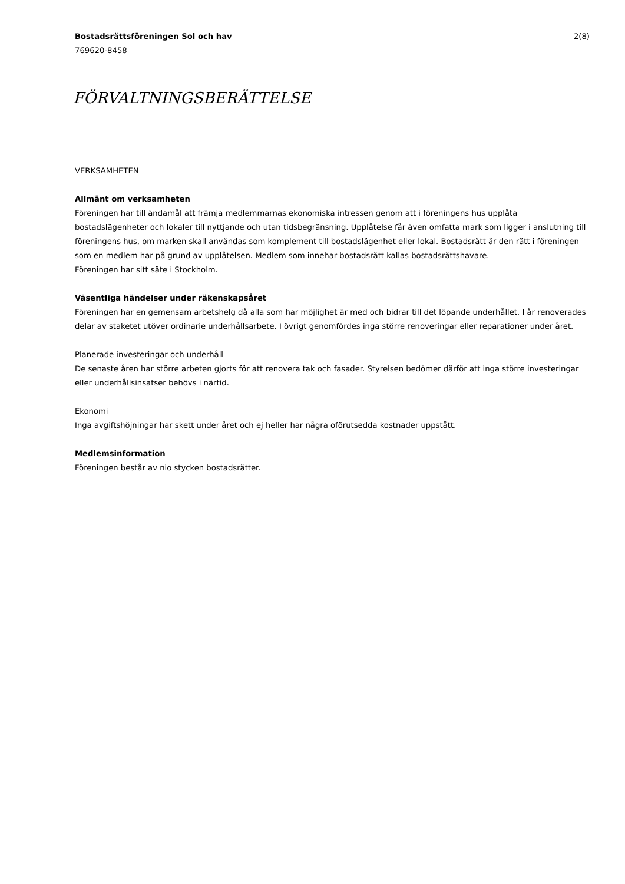Bostadsrättsföreningen Sol och hav 2(8)
769620-8458
FÖRVALTNINGSBERÄTTELSE
VERKSAMHETEN
Allmänt om verksamheten
Föreningen har till ändamål att främja medlemmarnas ekonomiska intressen genom att i föreningens hus upplåta bostadslägenheter och lokaler till nyttjande och utan tidsbegränsning. Upplåtelse får även omfatta mark som ligger i anslutning till föreningens hus, om marken skall användas som komplement till bostadslägenhet eller lokal. Bostadsrätt är den rätt i föreningen som en medlem har på grund av upplåtelsen. Medlem som innehar bostadsrätt kallas bostadsrättshavare.
Föreningen har sitt säte i Stockholm.
Väsentliga händelser under räkenskapsåret
Föreningen har en gemensam arbetshelg då alla som har möjlighet är med och bidrar till det löpande underhållet. I år renoverades delar av staketet utöver ordinarie underhållsarbete. I övrigt genomfördes inga större renoveringar eller reparationer under året.
Planerade investeringar och underhåll
De senaste åren har större arbeten gjorts för att renovera tak och fasader. Styrelsen bedömer därför att inga större investeringar eller underhållsinsatser behövs i närtid.
Ekonomi
Inga avgiftshöjningar har skett under året och ej heller har några oförutsedda kostnader uppstått.
Medlemsinformation
Föreningen består av nio stycken bostadsrätter.